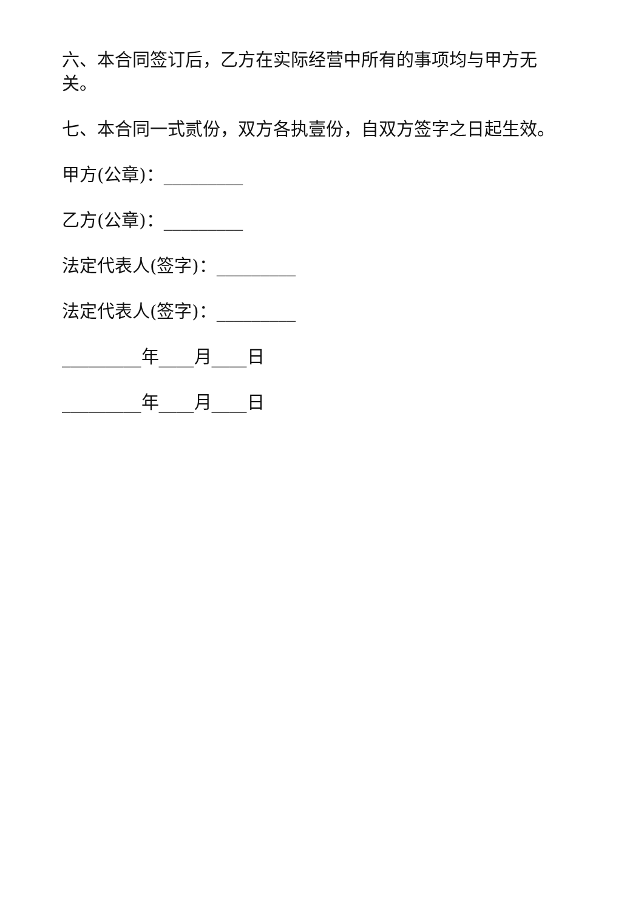六、本合同签订后，乙方在实际经营中所有的事项均与甲方无关。
七、本合同一式贰份，双方各执壹份，自双方签字之日起生效。
甲方(公章)：_________
乙方(公章)：_________
法定代表人(签字)：_________
法定代表人(签字)：_________
_________年____月____日
_________年____月____日